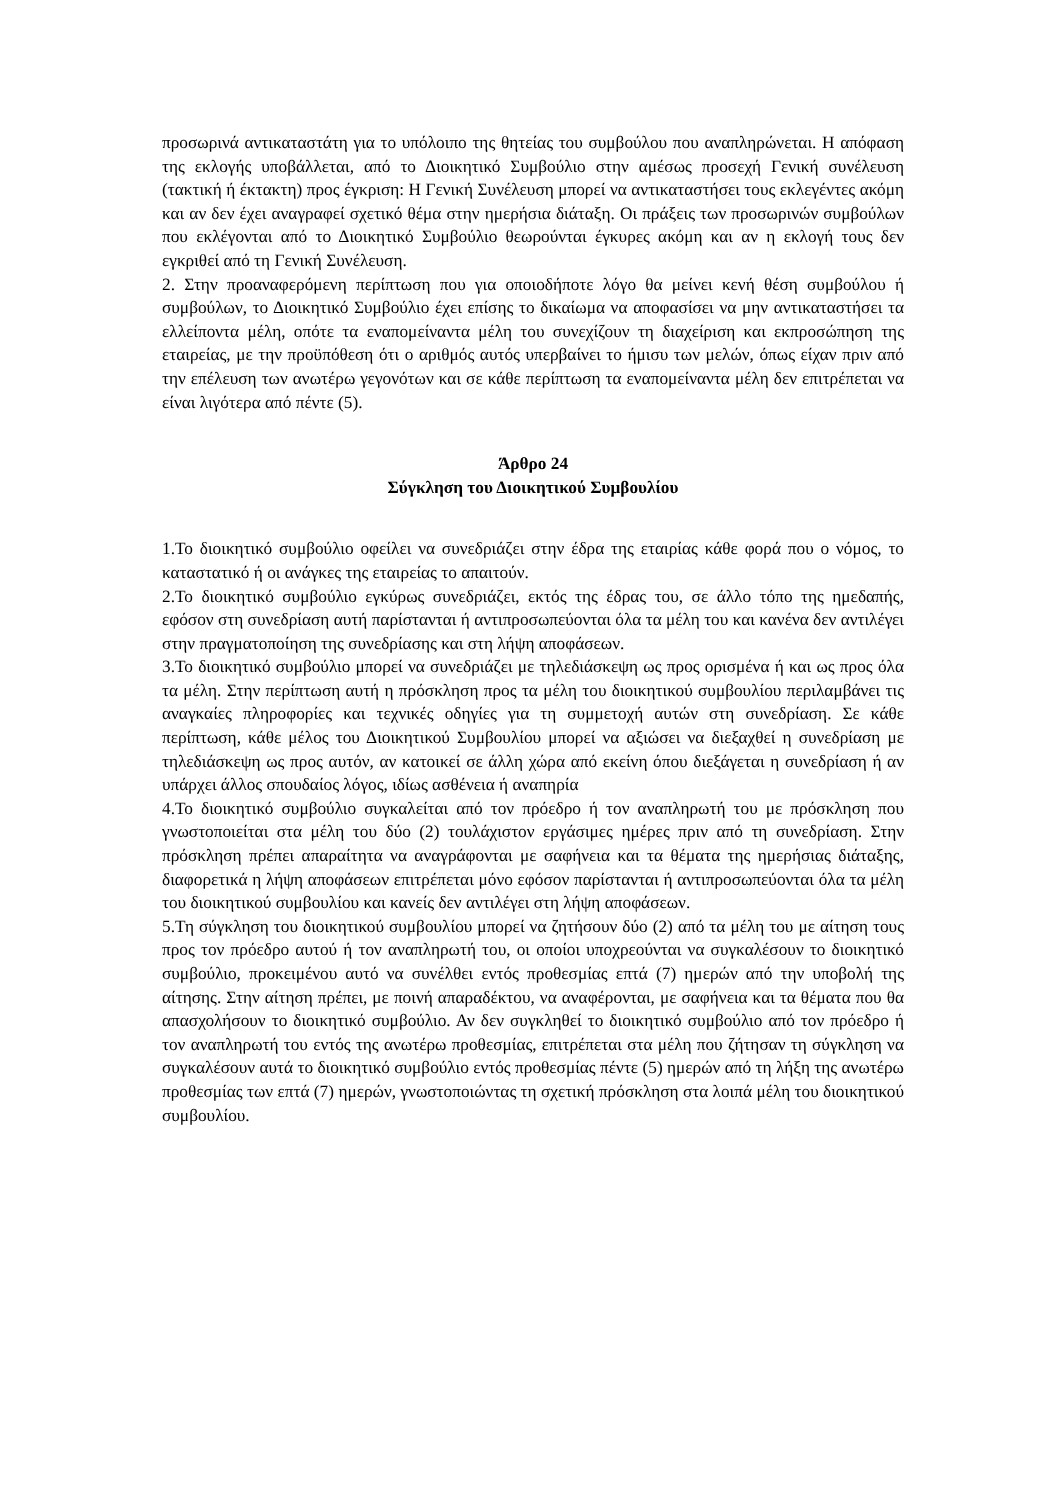προσωρινά αντικαταστάτη για το υπόλοιπο της θητείας του συμβούλου που αναπληρώνεται. Η απόφαση της εκλογής υποβάλλεται, από το Διοικητικό Συμβούλιο στην αμέσως προσεχή Γενική συνέλευση (τακτική ή έκτακτη) προς έγκριση: Η Γενική Συνέλευση μπορεί να αντικαταστήσει τους εκλεγέντες ακόμη και αν δεν έχει αναγραφεί σχετικό θέμα στην ημερήσια διάταξη. Οι πράξεις των προσωρινών συμβούλων που εκλέγονται από το Διοικητικό Συμβούλιο θεωρούνται έγκυρες ακόμη και αν η εκλογή τους δεν εγκριθεί από τη Γενική Συνέλευση.
2. Στην προαναφερόμενη περίπτωση που για οποιοδήποτε λόγο θα μείνει κενή θέση συμβούλου ή συμβούλων, το Διοικητικό Συμβούλιο έχει επίσης το δικαίωμα να αποφασίσει να μην αντικαταστήσει τα ελλείποντα μέλη, οπότε τα εναπομείναντα μέλη του συνεχίζουν τη διαχείριση και εκπροσώπηση της εταιρείας, με την προϋπόθεση ότι ο αριθμός αυτός υπερβαίνει το ήμισυ των μελών, όπως είχαν πριν από την επέλευση των ανωτέρω γεγονότων και σε κάθε περίπτωση τα εναπομείναντα μέλη δεν επιτρέπεται να είναι λιγότερα από πέντε (5).
Άρθρο 24
Σύγκληση του Διοικητικού Συμβουλίου
1.Το διοικητικό συμβούλιο οφείλει να συνεδριάζει στην έδρα της εταιρίας κάθε φορά που ο νόμος, το καταστατικό ή οι ανάγκες της εταιρείας το απαιτούν.
2.Το διοικητικό συμβούλιο εγκύρως συνεδριάζει, εκτός της έδρας του, σε άλλο τόπο της ημεδαπής, εφόσον στη συνεδρίαση αυτή παρίστανται ή αντιπροσωπεύονται όλα τα μέλη του και κανένα δεν αντιλέγει στην πραγματοποίηση της συνεδρίασης και στη λήψη αποφάσεων.
3.Το διοικητικό συμβούλιο μπορεί να συνεδριάζει με τηλεδιάσκεψη ως προς ορισμένα ή και ως προς όλα τα μέλη. Στην περίπτωση αυτή η πρόσκληση προς τα μέλη του διοικητικού συμβουλίου περιλαμβάνει τις αναγκαίες πληροφορίες και τεχνικές οδηγίες για τη συμμετοχή αυτών στη συνεδρίαση. Σε κάθε περίπτωση, κάθε μέλος του Διοικητικού Συμβουλίου μπορεί να αξιώσει να διεξαχθεί η συνεδρίαση με τηλεδιάσκεψη ως προς αυτόν, αν κατοικεί σε άλλη χώρα από εκείνη όπου διεξάγεται η συνεδρίαση ή αν υπάρχει άλλος σπουδαίος λόγος, ιδίως ασθένεια ή αναπηρία
4.Το διοικητικό συμβούλιο συγκαλείται από τον πρόεδρο ή τον αναπληρωτή του με πρόσκληση που γνωστοποιείται στα μέλη του δύο (2) τουλάχιστον εργάσιμες ημέρες πριν από τη συνεδρίαση. Στην πρόσκληση πρέπει απαραίτητα να αναγράφονται με σαφήνεια και τα θέματα της ημερήσιας διάταξης, διαφορετικά η λήψη αποφάσεων επιτρέπεται μόνο εφόσον παρίστανται ή αντιπροσωπεύονται όλα τα μέλη του διοικητικού συμβουλίου και κανείς δεν αντιλέγει στη λήψη αποφάσεων.
5.Τη σύγκληση του διοικητικού συμβουλίου μπορεί να ζητήσουν δύο (2) από τα μέλη του με αίτηση τους προς τον πρόεδρο αυτού ή τον αναπληρωτή του, οι οποίοι υποχρεούνται να συγκαλέσουν το διοικητικό συμβούλιο, προκειμένου αυτό να συνέλθει εντός προθεσμίας επτά (7) ημερών από την υποβολή της αίτησης. Στην αίτηση πρέπει, με ποινή απαραδέκτου, να αναφέρονται, με σαφήνεια και τα θέματα που θα απασχολήσουν το διοικητικό συμβούλιο. Αν δεν συγκληθεί το διοικητικό συμβούλιο από τον πρόεδρο ή τον αναπληρωτή του εντός της ανωτέρω προθεσμίας, επιτρέπεται στα μέλη που ζήτησαν τη σύγκληση να συγκαλέσουν αυτά το διοικητικό συμβούλιο εντός προθεσμίας πέντε (5) ημερών από τη λήξη της ανωτέρω προθεσμίας των επτά (7) ημερών, γνωστοποιώντας τη σχετική πρόσκληση στα λοιπά μέλη του διοικητικού συμβουλίου.